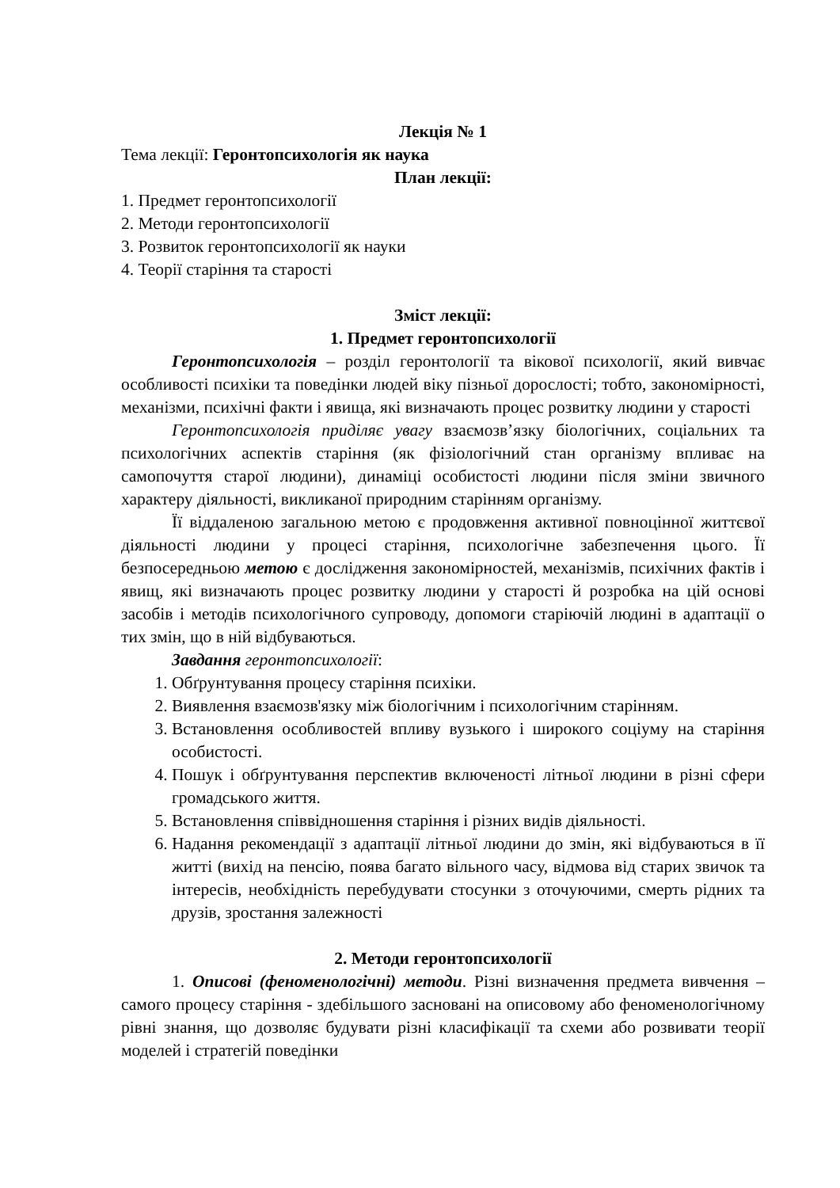Лекція № 1
Тема лекції: Геронтопсихологія як наука
План лекції:
1. Предмет геронтопсихології
2. Методи геронтопсихології
3. Розвиток геронтопсихології як науки
4. Теорії старіння та старості
Зміст лекції:
1. Предмет геронтопсихології
Геронтопсихологія – розділ геронтології та вікової психології, який вивчає особливості психіки та поведінки людей віку пізньої дорослості; тобто, закономірності, механізми, психічні факти і явища, які визначають процес розвитку людини у старості
Геронтопсихологія приділяє увагу взаємозв’язку біологічних, соціальних та психологічних аспектів старіння (як фізіологічний стан організму впливає на самопочуття старої людини), динаміці особистості людини після зміни звичного характеру діяльності, викликаної природним старінням організму.
Її віддаленою загальною метою є продовження активної повноцінної життєвої діяльності людини у процесі старіння, психологічне забезпечення цього. Її безпосередньою метою є дослідження закономірностей, механізмів, психічних фактів і явищ, які визначають процес розвитку людини у старості й розробка на цій основі засобів і методів психологічного супроводу, допомоги старіючій людині в адаптації о тих змін, що в ній відбуваються.
Завдання геронтопсихології:
1. Обґрунтування процесу старіння психіки.
2. Виявлення взаємозв'язку між біологічним і психологічним старінням.
3. Встановлення особливостей впливу вузького і широкого соціуму на старіння особистості.
4. Пошук і обґрунтування перспектив включеності літньої людини в різні сфери громадського життя.
5. Встановлення співвідношення старіння і різних видів діяльності.
6. Надання рекомендації з адаптації літньої людини до змін, які відбуваються в її житті (вихід на пенсію, поява багато вільного часу, відмова від старих звичок та інтересів, необхідність перебудувати стосунки з оточуючими, смерть рідних та друзів, зростання залежності
2. Методи геронтопсихології
1. Описові (феноменологічні) методи. Різні визначення предмета вивчення – самого процесу старіння - здебільшого засновані на описовому або феноменологічному рівні знання, що дозволяє будувати різні класифікації та схеми або розвивати теорії моделей і стратегій поведінки